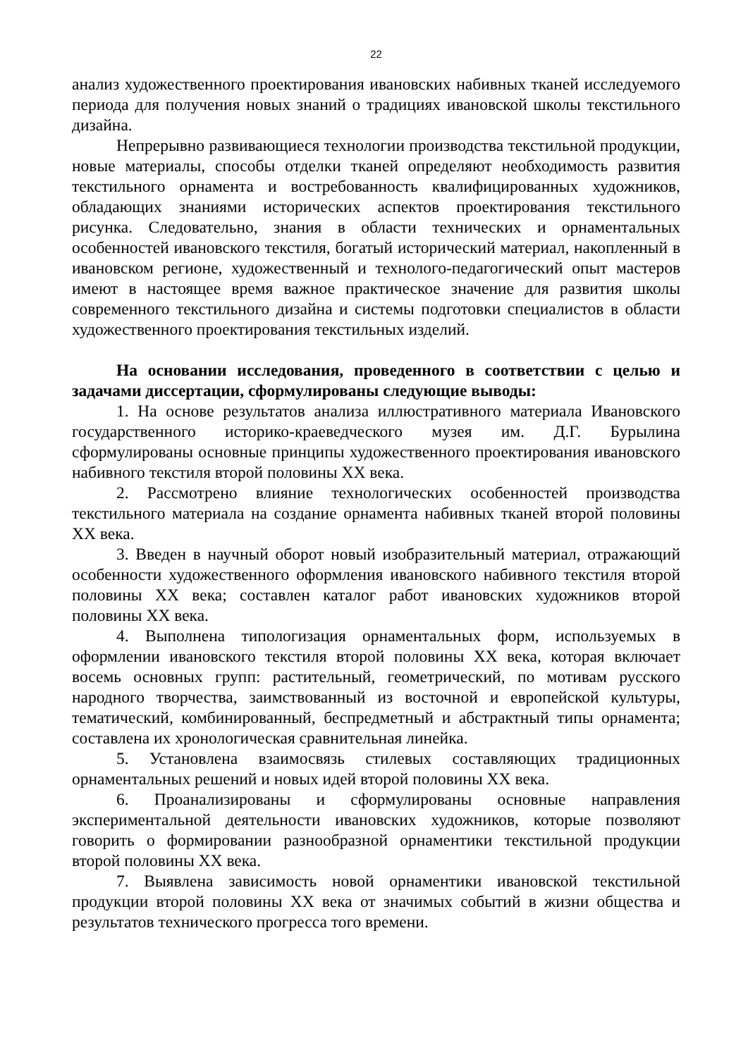22
анализ художественного проектирования ивановских набивных тканей исследуемого периода для получения новых знаний о традициях ивановской школы текстильного дизайна.
Непрерывно развивающиеся технологии производства текстильной продукции, новые материалы, способы отделки тканей определяют необходимость развития текстильного орнамента и востребованность квалифицированных художников, обладающих знаниями исторических аспектов проектирования текстильного рисунка. Следовательно, знания в области технических и орнаментальных особенностей ивановского текстиля, богатый исторический материал, накопленный в ивановском регионе, художественный и технолого-педагогический опыт мастеров имеют в настоящее время важное практическое значение для развития школы современного текстильного дизайна и системы подготовки специалистов в области художественного проектирования текстильных изделий.
На основании исследования, проведенного в соответствии с целью и задачами диссертации, сформулированы следующие выводы:
1. На основе результатов анализа иллюстративного материала Ивановского государственного историко-краеведческого музея им. Д.Г. Бурылина сформулированы основные принципы художественного проектирования ивановского набивного текстиля второй половины XX века.
2. Рассмотрено влияние технологических особенностей производства текстильного материала на создание орнамента набивных тканей второй половины XX века.
3. Введен в научный оборот новый изобразительный материал, отражающий особенности художественного оформления ивановского набивного текстиля второй половины XX века; составлен каталог работ ивановских художников второй половины XX века.
4. Выполнена типологизация орнаментальных форм, используемых в оформлении ивановского текстиля второй половины XX века, которая включает восемь основных групп: растительный, геометрический, по мотивам русского народного творчества, заимствованный из восточной и европейской культуры, тематический, комбинированный, беспредметный и абстрактный типы орнамента; составлена их хронологическая сравнительная линейка.
5. Установлена взаимосвязь стилевых составляющих традиционных орнаментальных решений и новых идей второй половины XX века.
6. Проанализированы и сформулированы основные направления экспериментальной деятельности ивановских художников, которые позволяют говорить о формировании разнообразной орнаментики текстильной продукции второй половины XX века.
7. Выявлена зависимость новой орнаментики ивановской текстильной продукции второй половины XX века от значимых событий в жизни общества и результатов технического прогресса того времени.